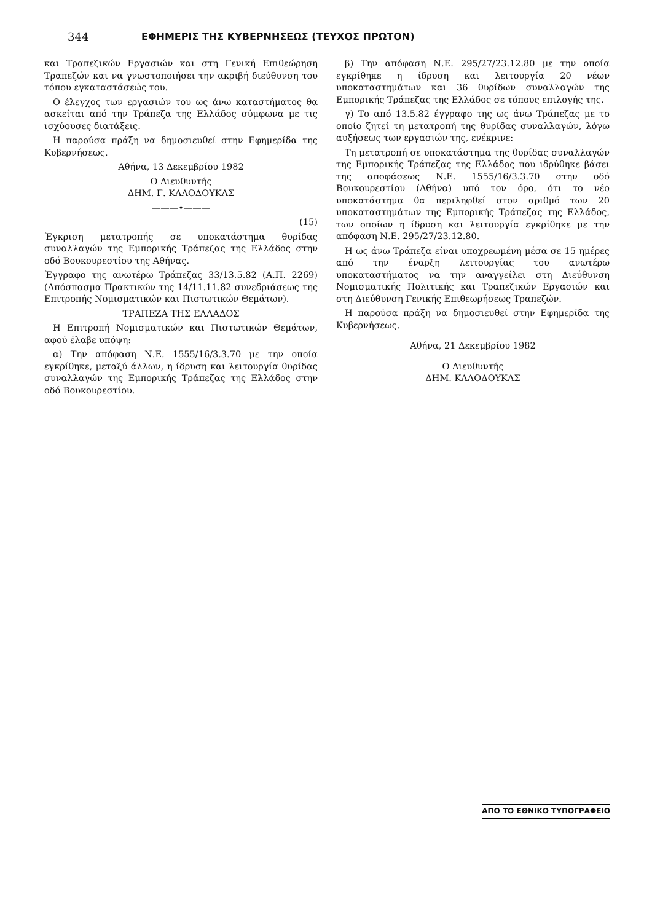344 ΕΦΗΜΕΡΙΣ ΤΗΣ ΚΥΒΕΡΝΗΣΕΩΣ (ΤΕΥΧΟΣ ΠΡΩΤΟΝ)
και Τραπεζικών Εργασιών και στη Γενική Επιθεώρηση Τραπεζών και να γνωστοποιήσει την ακριβή διεύθυνση του τόπου εγκαταστάσεώς του.
Ο έλεγχος των εργασιών του ως άνω καταστήματος θα ασκείται από την Τράπεζα της Ελλάδος σύμφωνα με τις ισχύουσες διατάξεις.
Η παρούσα πράξη να δημοσιευθεί στην Εφημερίδα της Κυβερνήσεως.
Αθήνα, 13 Δεκεμβρίου 1982
Ο Διευθυντής
ΔΗΜ. Γ. ΚΑΛΟΔΟΥΚΑΣ
———•———
(15)
Έγκριση μετατροπής σε υποκατάστημα θυρίδας συναλλαγών της Εμπορικής Τράπεζας της Ελλάδος στην οδό Βουκουρεστίου της Αθήνας.
Έγγραφο της ανωτέρω Τράπεζας 33/13.5.82 (Α.Π. 2269) (Απόσπασμα Πρακτικών της 14/11.11.82 συνεδριάσεως της Επιτροπής Νομισματικών και Πιστωτικών Θεμάτων).
ΤΡΑΠΕΖΑ ΤΗΣ ΕΛΛΑΔΟΣ
Η Επιτροπή Νομισματικών και Πιστωτικών Θεμάτων, αφού έλαβε υπόψη:
α) Την απόφαση Ν.Ε. 1555/16/3.3.70 με την οποία εγκρίθηκε, μεταξύ άλλων, η ίδρυση και λειτουργία θυρίδας συναλλαγών της Εμπορικής Τράπεζας της Ελλάδος στην οδό Βουκουρεστίου.
β) Την απόφαση Ν.Ε. 295/27/23.12.80 με την οποία εγκρίθηκε η ίδρυση και λειτουργία 20 νέων υποκαταστημάτων και 36 θυρίδων συναλλαγών της Εμπορικής Τράπεζας της Ελλάδος σε τόπους επιλογής της.
γ) Το από 13.5.82 έγγραφο της ως άνω Τράπεζας με το οποίο ζητεί τη μετατροπή της θυρίδας συναλλαγών, λόγω αυξήσεως των εργασιών της, ενέκρινε:
Τη μετατροπή σε υποκατάστημα της θυρίδας συναλλαγών της Εμπορικής Τράπεζας της Ελλάδος που ιδρύθηκε βάσει της αποφάσεως Ν.Ε. 1555/16/3.3.70 στην οδό Βουκουρεστίου (Αθήνα) υπό τον όρο, ότι το νέο υποκατάστημα θα περιληφθεί στον αριθμό των 20 υποκαταστημάτων της Εμπορικής Τράπεζας της Ελλάδος, των οποίων η ίδρυση και λειτουργία εγκρίθηκε με την απόφαση Ν.Ε. 295/27/23.12.80.
Η ως άνω Τράπεζα είναι υποχρεωμένη μέσα σε 15 ημέρες από την έναρξη λειτουργίας του ανωτέρω υποκαταστήματος να την αναγγείλει στη Διεύθυνση Νομισματικής Πολιτικής και Τραπεζικών Εργασιών και στη Διεύθυνση Γενικής Επιθεωρήσεως Τραπεζών.
Η παρούσα πράξη να δημοσιευθεί στην Εφημερίδα της Κυβερνήσεως.
Αθήνα, 21 Δεκεμβρίου 1982
Ο Διευθυντής
ΔΗΜ. ΚΑΛΟΔΟΥΚΑΣ
ΑΠΟ ΤΟ ΕΘΝΙΚΟ ΤΥΠΟΓΡΑΦΕΙΟ